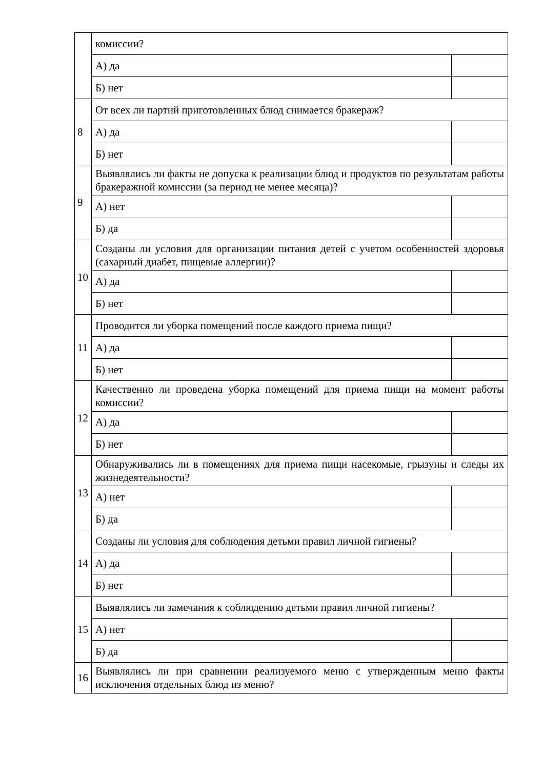| | комиссии? | |
| | А) да | |
| | Б) нет | |
| 8 | От всех ли партий приготовленных блюд снимается бракераж? | |
| | А) да | |
| | Б) нет | |
| 9 | Выявлялись ли факты не допуска к реализации блюд и продуктов по результатам работы бракеражной комиссии (за период не менее месяца)? | |
| | А) нет | |
| | Б) да | |
| 10 | Созданы ли условия для организации питания детей с учетом особенностей здоровья (сахарный диабет, пищевые аллергии)? | |
| | А) да | |
| | Б) нет | |
| 11 | Проводится ли уборка помещений после каждого приема пищи? | |
| | А) да | |
| | Б) нет | |
| 12 | Качественно ли проведена уборка помещений для приема пищи на момент работы комиссии? | |
| | А) да | |
| | Б) нет | |
| 13 | Обнаруживались ли в помещениях для приема пищи насекомые, грызуны и следы их жизнедеятельности? | |
| | А) нет | |
| | Б) да | |
| 14 | Созданы ли условия для соблюдения детьми правил личной гигиены? | |
| | А) да | |
| | Б) нет | |
| 15 | Выявлялись ли замечания к соблюдению детьми правил личной гигиены? | |
| | А) нет | |
| | Б) да | |
| 16 | Выявлялись ли при сравнении реализуемого меню с утвержденным меню факты исключения отдельных блюд из меню? | |